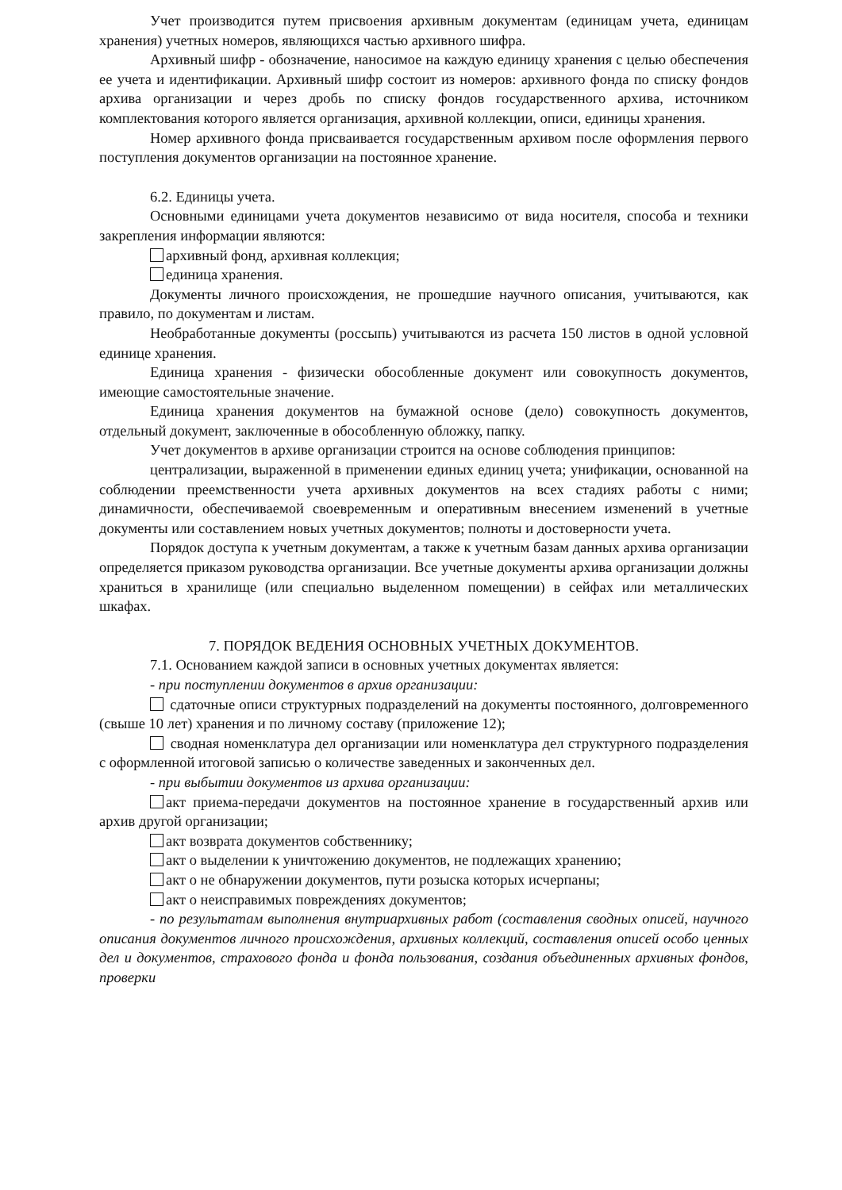Учет производится путем присвоения архивным документам (единицам учета, единицам хранения) учетных номеров, являющихся частью архивного шифра.
Архивный шифр - обозначение, наносимое на каждую единицу хранения с целью обеспечения ее учета и идентификации. Архивный шифр состоит из номеров: архивного фонда по списку фондов архива организации и через дробь по списку фондов государственного архива, источником комплектования которого является организация, архивной коллекции, описи, единицы хранения.
Номер архивного фонда присваивается государственным архивом после оформления первого поступления документов организации на постоянное хранение.
6.2. Единицы учета.
Основными единицами учета документов независимо от вида носителя, способа и техники закрепления информации являются:
архивный фонд, архивная коллекция;
единица хранения.
Документы личного происхождения, не прошедшие научного описания, учитываются, как правило, по документам и листам.
Необработанные документы (россыпь) учитываются из расчета 150 листов в одной условной единице хранения.
Единица хранения - физически обособленные документ или совокупность документов, имеющие самостоятельные значение.
Единица хранения документов на бумажной основе (дело) совокупность документов, отдельный документ, заключенные в обособленную обложку, папку.
Учет документов в архиве организации строится на основе соблюдения принципов:
централизации, выраженной в применении единых единиц учета; унификации, основанной на соблюдении преемственности учета архивных документов на всех стадиях работы с ними; динамичности, обеспечиваемой своевременным и оперативным внесением изменений в учетные документы или составлением новых учетных документов; полноты и достоверности учета.
Порядок доступа к учетным документам, а также к учетным базам данных архива организации определяется приказом руководства организации. Все учетные документы архива организации должны храниться в хранилище (или специально выделенном помещении) в сейфах или металлических шкафах.
7. ПОРЯДОК ВЕДЕНИЯ ОСНОВНЫХ УЧЕТНЫХ ДОКУМЕНТОВ.
7.1. Основанием каждой записи в основных учетных документах является:
- при поступлении документов в архив организации:
сдаточные описи структурных подразделений на документы постоянного, долговременного (свыше 10 лет) хранения и по личному составу (приложение 12);
сводная номенклатура дел организации или номенклатура дел структурного подразделения с оформленной итоговой записью о количестве заведенных и законченных дел.
- при выбытии документов из архива организации:
акт приема-передачи документов на постоянное хранение в государственный архив или архив другой организации;
акт возврата документов собственнику;
акт о выделении к уничтожению документов, не подлежащих хранению;
акт о не обнаружении документов, пути розыска которых исчерпаны;
акт о неисправимых повреждениях документов;
- по результатам выполнения внутриархивных работ (составления сводных описей, научного описания документов личного происхождения, архивных коллекций, составления описей особо ценных дел и документов, страхового фонда и фонда пользования, создания объединенных архивных фондов, проверки